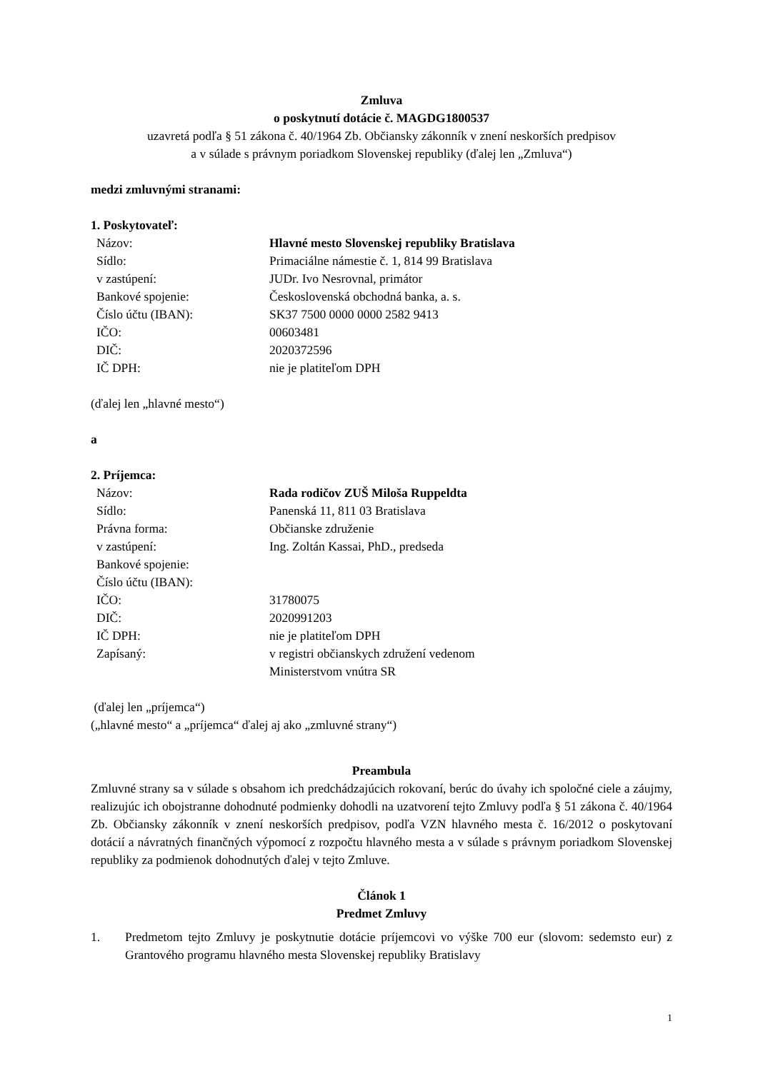Zmluva
o poskytnutí dotácie č. MAGDG1800537
uzavretá podľa § 51 zákona č. 40/1964 Zb. Občiansky zákonník v znení neskorších predpisov
a v súlade s právnym poriadkom Slovenskej republiky (ďalej len „Zmluva“)
medzi zmluvnými stranami:
1. Poskytovateľ:
| Názov: | Hlavné mesto Slovenskej republiky Bratislava |
| Sídlo: | Primaciálne námestie č. 1, 814 99 Bratislava |
| v zastúpení: | JUDr. Ivo Nesrovnal, primátor |
| Bankové spojenie: | Československá obchodná banka, a. s. |
| Číslo účtu (IBAN): | SK37 7500 0000 0000 2582 9413 |
| IČO: | 00603481 |
| DIČ: | 2020372596 |
| IČ DPH: | nie je platiteľom DPH |
(ďalej len „hlavné mesto“)
a
2. Príjemca:
| Názov: | Rada rodičov ZUŠ Miloša Ruppeldta |
| Sídlo: | Panenská 11, 811 03 Bratislava |
| Právna forma: | Občianske združenie |
| v zastúpení: | Ing. Zoltán Kassai, PhD., predseda |
| Bankové spojenie: | |
| Číslo účtu (IBAN): | |
| IČO: | 31780075 |
| DIČ: | 2020991203 |
| IČ DPH: | nie je platiteľom DPH |
| Zapísaný: | v registri občianskych združení vedenom Ministerstvom vnútra SR |
(ďalej len „príjemca“)
(„hlavné mesto“ a „príjemca“ ďalej aj ako „zmluvné strany“)
Preambula
Zmluvné strany sa v súlade s obsahom ich predchádzajúcich rokovaní, berúc do úvahy ich spoločné ciele a záujmy, realizujúc ich obojstranne dohodnuté podmienky dohodli na uzatvorení tejto Zmluvy podľa § 51 zákona č. 40/1964 Zb. Občiansky zákonník v znení neskorších predpisov, podľa VZN hlavného mesta č. 16/2012 o poskytovaní dotácií a návratných finančných výpomocí z rozpočtu hlavného mesta a v súlade s právnym poriadkom Slovenskej republiky za podmienok dohodnutých ďalej v tejto Zmluve.
Článok 1
Predmet Zmluvy
1. Predmetom tejto Zmluvy je poskytnutie dotácie príjemcovi vo výške 700 eur (slovom: sedemsto eur) z Grantového programu hlavného mesta Slovenskej republiky Bratislavy
1